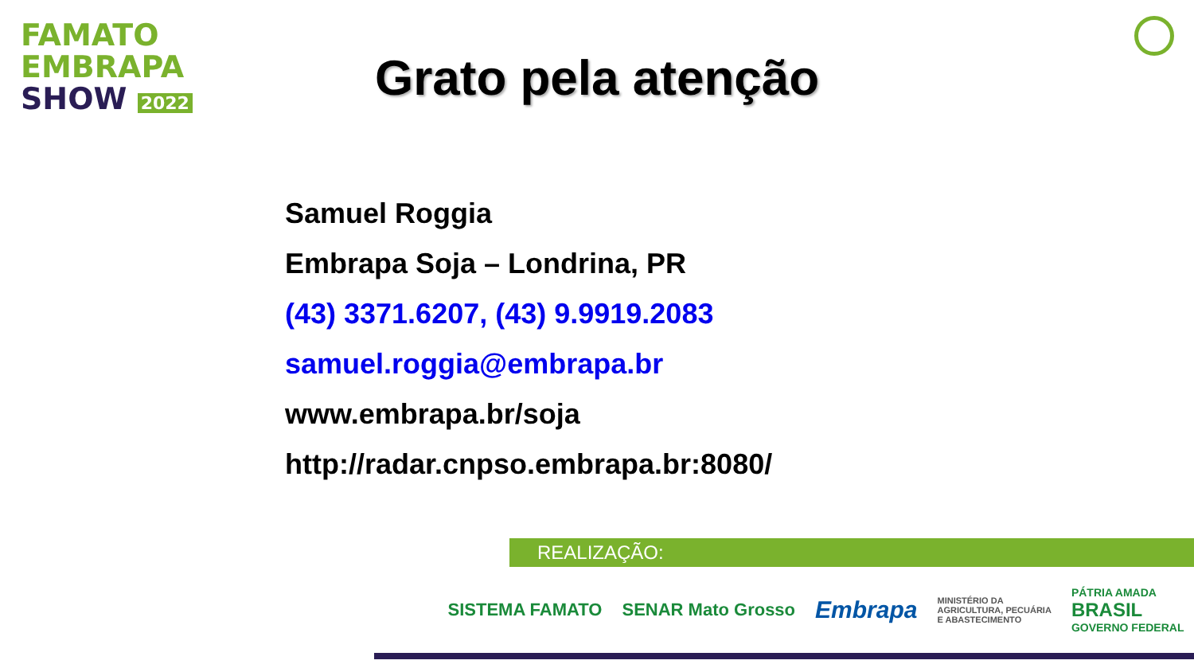FAMATO
EMBRAPA
SHOW 2022
Grato pela atenção
Samuel Roggia
Embrapa Soja – Londrina, PR
(43) 3371.6207, (43) 9.9919.2083
samuel.roggia@embrapa.br
www.embrapa.br/soja
http://radar.cnpso.embrapa.br:8080/
REALIZAÇÃO:
SISTEMA FAMATO SENAR Mato Grosso Embrapa MINISTÉRIO DA
AGRICULTURA, PECUÁRIA
E ABASTECIMENTO PÁTRIA AMADA
BRASIL
GOVERNO FEDERAL